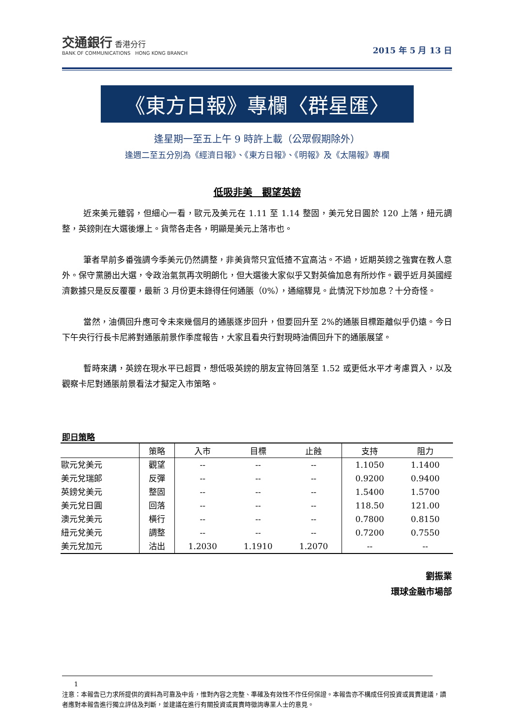交通銀行 香港分行
BANK OF COMMUNICATIONS HONG KONG BRANCH
2015 年 5 月 13 日
《東方日報》專欄〈群星匯〉
逢星期一至五上午 9 時許上載（公眾假期除外）
逢週二至五分別為《經濟日報》、《東方日報》、《明報》及《太陽報》專欄
低吸非美　觀望英鎊
近來美元雖弱，但細心一看，歐元及美元在 1.11 至 1.14 整固，美元兌日圓於 120 上落，紐元調整，英鎊則在大選後爆上。貨幣各走各，明顯是美元上落市也。
筆者早前多番強調今季美元仍然調整，非美貨幣只宜低揸不宜高沽。不過，近期英鎊之強實在教人意外。保守黨勝出大選，令政治氣氛再次明朗化，但大選後大家似乎又對英倫加息有所炒作。觀乎近月英國經濟數據只是反反覆覆，最新 3 月份更未錄得任何通脹（0%），通縮驟見。此情況下炒加息？十分奇怪。
當然，油價回升應可令未來幾個月的通脹逐步回升，但要回升至 2%的通脹目標距離似乎仍遠。今日下午央行行長卡尼將對通脹前景作季度報告，大家且看央行對現時油價回升下的通脹展望。
暫時來講，英鎊在現水平已超買，想低吸英鎊的朋友宜待回落至 1.52 或更低水平才考慮買入，以及觀察卡尼對通脹前景看法才擬定入市策略。
即日策略
| | 策略 | 入市 | 目標 | 止蝕 | 支持 | 阻力 |
| --- | --- | --- | --- | --- | --- | --- |
| 歐元兌美元 | 觀望 | -- | -- | -- | 1.1050 | 1.1400 |
| 美元兌瑞郎 | 反彈 | -- | -- | -- | 0.9200 | 0.9400 |
| 英鎊兌美元 | 整固 | -- | -- | -- | 1.5400 | 1.5700 |
| 美元兌日圓 | 回落 | -- | -- | -- | 118.50 | 121.00 |
| 澳元兌美元 | 橫行 | -- | -- | -- | 0.7800 | 0.8150 |
| 紐元兌美元 | 調整 | -- | -- | -- | 0.7200 | 0.7550 |
| 美元兌加元 | 沽出 | 1.2030 | 1.1910 | 1.2070 | -- | -- |
劉振業
環球金融市場部
1
注意：本報告已力求所提供的資料為可靠及中肯，惟對內容之完整、準確及有效性不作任何保證。本報告亦不構成任何投資或買賣建議，讀者應對本報告進行獨立評估及判斷，並建議在進行有關投資或買賣時徵詢專業人士的意見。